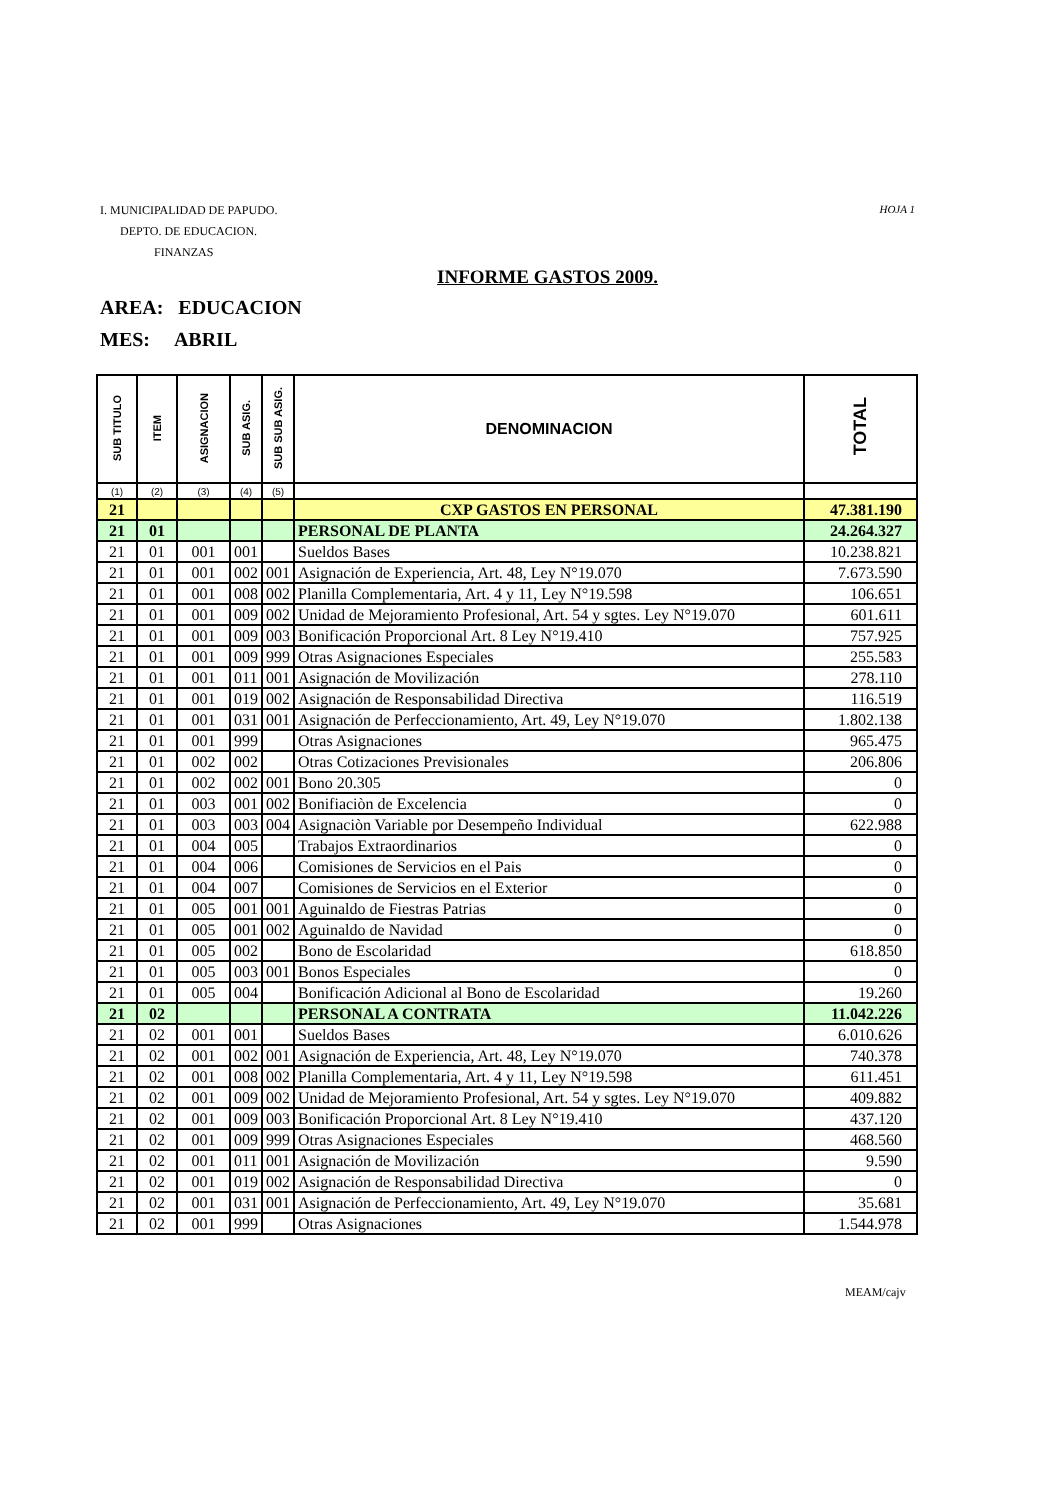HOJA 1
I. MUNICIPALIDAD DE PAPUDO.
DEPTO. DE EDUCACION.
FINANZAS
INFORME GASTOS 2009.
AREA: EDUCACION
MES: ABRIL
| SUB TITULO | ITEM | ASIGNACION | SUB ASIG. | SUB SUB ASIG. | DENOMINACION | TOTAL |
| --- | --- | --- | --- | --- | --- | --- |
| (1) | (2) | (3) | (4) | (5) | | |
| 21 | | | | | CXP GASTOS EN PERSONAL | 47.381.190 |
| 21 | 01 | | | | PERSONAL DE PLANTA | 24.264.327 |
| 21 | 01 | 001 | 001 | | Sueldos Bases | 10.238.821 |
| 21 | 01 | 001 | 002 | 001 | Asignación de Experiencia, Art. 48, Ley N°19.070 | 7.673.590 |
| 21 | 01 | 001 | 008 | 002 | Planilla Complementaria, Art. 4 y 11, Ley N°19.598 | 106.651 |
| 21 | 01 | 001 | 009 | 002 | Unidad de Mejoramiento Profesional, Art. 54 y sgtes. Ley N°19.070 | 601.611 |
| 21 | 01 | 001 | 009 | 003 | Bonificación Proporcional Art. 8 Ley N°19.410 | 757.925 |
| 21 | 01 | 001 | 009 | 999 | Otras Asignaciones Especiales | 255.583 |
| 21 | 01 | 001 | 011 | 001 | Asignación de Movilización | 278.110 |
| 21 | 01 | 001 | 019 | 002 | Asignación de Responsabilidad Directiva | 116.519 |
| 21 | 01 | 001 | 031 | 001 | Asignación de Perfeccionamiento, Art. 49, Ley N°19.070 | 1.802.138 |
| 21 | 01 | 001 | 999 | | Otras Asignaciones | 965.475 |
| 21 | 01 | 002 | 002 | | Otras Cotizaciones Previsionales | 206.806 |
| 21 | 01 | 002 | 002 | 001 | Bono 20.305 | 0 |
| 21 | 01 | 003 | 001 | 002 | Bonifiaciòn de Excelencia | 0 |
| 21 | 01 | 003 | 003 | 004 | Asignaciòn Variable por Desempeño Individual | 622.988 |
| 21 | 01 | 004 | 005 | | Trabajos Extraordinarios | 0 |
| 21 | 01 | 004 | 006 | | Comisiones de Servicios en el Pais | 0 |
| 21 | 01 | 004 | 007 | | Comisiones de Servicios en el Exterior | 0 |
| 21 | 01 | 005 | 001 | 001 | Aguinaldo de Fiestras Patrias | 0 |
| 21 | 01 | 005 | 001 | 002 | Aguinaldo de Navidad | 0 |
| 21 | 01 | 005 | 002 | | Bono de Escolaridad | 618.850 |
| 21 | 01 | 005 | 003 | 001 | Bonos Especiales | 0 |
| 21 | 01 | 005 | 004 | | Bonificación Adicional al Bono de Escolaridad | 19.260 |
| 21 | 02 | | | | PERSONAL A CONTRATA | 11.042.226 |
| 21 | 02 | 001 | 001 | | Sueldos Bases | 6.010.626 |
| 21 | 02 | 001 | 002 | 001 | Asignación de Experiencia, Art. 48, Ley N°19.070 | 740.378 |
| 21 | 02 | 001 | 008 | 002 | Planilla Complementaria, Art. 4 y 11, Ley N°19.598 | 611.451 |
| 21 | 02 | 001 | 009 | 002 | Unidad de Mejoramiento Profesional, Art. 54 y sgtes. Ley N°19.070 | 409.882 |
| 21 | 02 | 001 | 009 | 003 | Bonificación Proporcional Art. 8 Ley N°19.410 | 437.120 |
| 21 | 02 | 001 | 009 | 999 | Otras Asignaciones Especiales | 468.560 |
| 21 | 02 | 001 | 011 | 001 | Asignación de Movilización | 9.590 |
| 21 | 02 | 001 | 019 | 002 | Asignación de Responsabilidad Directiva | 0 |
| 21 | 02 | 001 | 031 | 001 | Asignación de Perfeccionamiento, Art. 49, Ley N°19.070 | 35.681 |
| 21 | 02 | 001 | 999 | | Otras Asignaciones | 1.544.978 |
MEAM/cajv